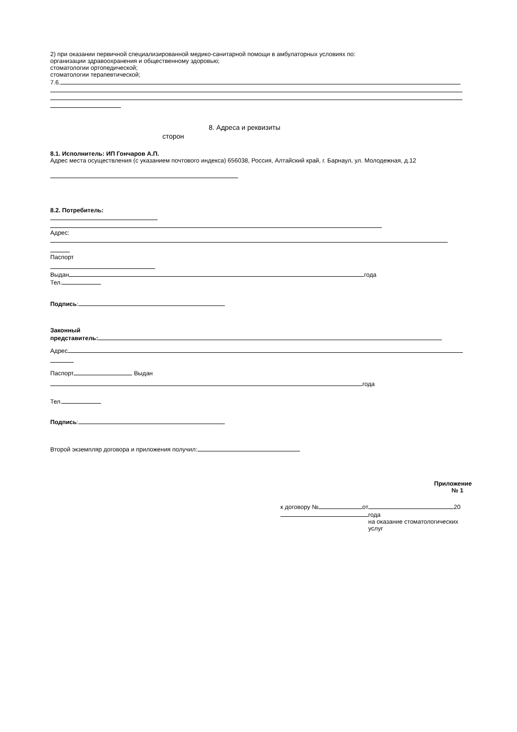2) при оказании первичной специализированной медико-санитарной помощи в амбулаторных условиях по:
организации здравоохранения и общественному здоровью;
стоматологии ортопедической;
стоматологии терапевтической;
7.6.
8. Адреса и реквизиты
сторон
8.1. Исполнитель: ИП Гончаров А.П.
Адрес места осуществления (с указанием почтового индекса) 656038, Россия, Алтайский край, г. Барнаул, ул. Молодежная, д.12
8.2. Потребитель:
Адрес:
Паспорт
Выдан года
Тел.
Подпись:
Законный
представитель:
Адрес
Паспорт Выдан
года
Тел.
Подпись:
Второй экземпляр договора и приложения получил:
Приложение № 1
к договору № от 20
года
на оказание стоматологических услуг